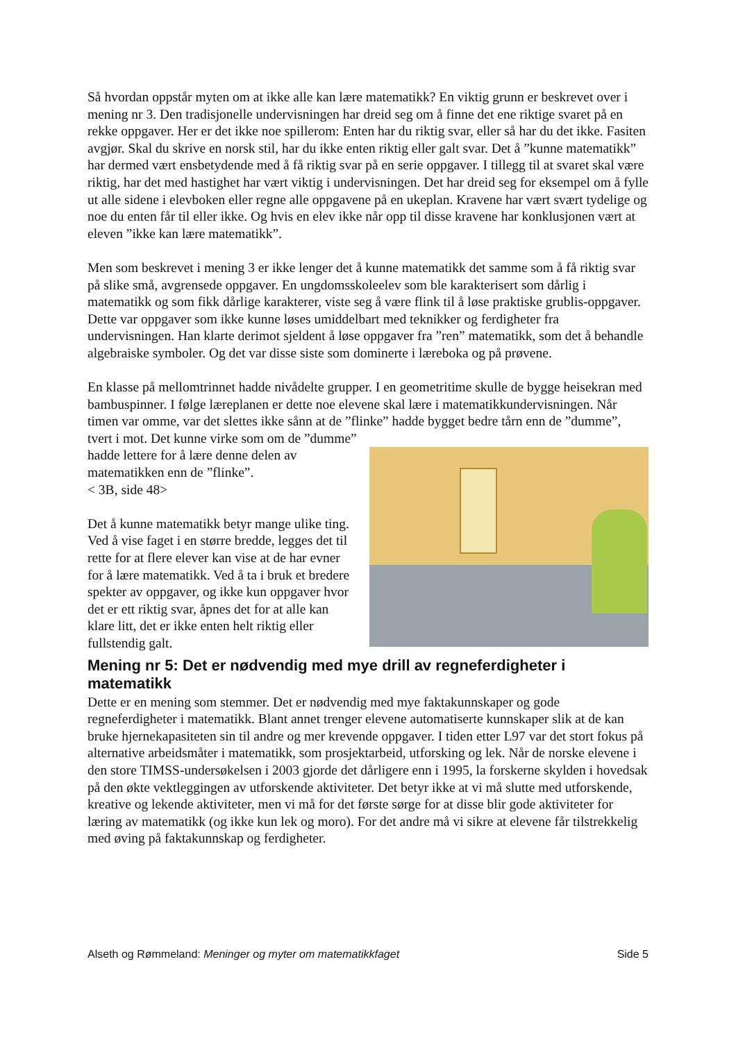Så hvordan oppstår myten om at ikke alle kan lære matematikk? En viktig grunn er beskrevet over i mening nr 3. Den tradisjonelle undervisningen har dreid seg om å finne det ene riktige svaret på en rekke oppgaver. Her er det ikke noe spillerom: Enten har du riktig svar, eller så har du det ikke. Fasiten avgjør. Skal du skrive en norsk stil, har du ikke enten riktig eller galt svar. Det å ”kunne matematikk” har dermed vært ensbetydende med å få riktig svar på en serie oppgaver. I tillegg til at svaret skal være riktig, har det med hastighet har vært viktig i undervisningen. Det har dreid seg for eksempel om å fylle ut alle sidene i elevboken eller regne alle oppgavene på en ukeplan. Kravene har vært svært tydelige og noe du enten får til eller ikke. Og hvis en elev ikke når opp til disse kravene har konklusjonen vært at eleven ”ikke kan lære matematikk”.
Men som beskrevet i mening 3 er ikke lenger det å kunne matematikk det samme som å få riktig svar på slike små, avgrensede oppgaver. En ungdomsskoleelev som ble karakterisert som dårlig i matematikk og som fikk dårlige karakterer, viste seg å være flink til å løse praktiske grublis-oppgaver. Dette var oppgaver som ikke kunne løses umiddelbart med teknikker og ferdigheter fra undervisningen. Han klarte derimot sjeldent å løse oppgaver fra ”ren” matematikk, som det å behandle algebraiske symboler. Og det var disse siste som dominerte i læreboka og på prøvene.
En klasse på mellomtrinnet hadde nivådelte grupper. I en geometritime skulle de bygge heisekran med bambuspinner. I følge læreplanen er dette noe elevene skal lære i matematikkundervisningen. Når timen var omme, var det slettes ikke sånn at de ”flinke” hadde bygget bedre tårn enn de ”dumme”, tvert i mot. Det kunne virke som om de ”dumme”
hadde lettere for å lære denne delen av matematikken enn de ”flinke”.
< 3B, side 48>
Det å kunne matematikk betyr mange ulike ting. Ved å vise faget i en større bredde, legges det til rette for at flere elever kan vise at de har evner for å lære matematikk. Ved å ta i bruk et bredere spekter av oppgaver, og ikke kun oppgaver hvor det er ett riktig svar, åpnes det for at alle kan klare litt, det er ikke enten helt riktig eller fullstendig galt.
Mening nr 5: Det er nødvendig med mye drill av regneferdigheter i matematikk
Dette er en mening som stemmer. Det er nødvendig med mye faktakunnskaper og gode regneferdigheter i matematikk. Blant annet trenger elevene automatiserte kunnskaper slik at de kan bruke hjernekapasiteten sin til andre og mer krevende oppgaver. I tiden etter L97 var det stort fokus på alternative arbeidsmåter i matematikk, som prosjektarbeid, utforsking og lek. Når de norske elevene i den store TIMSS-undersøkelsen i 2003 gjorde det dårligere enn i 1995, la forskerne skylden i hovedsak på den økte vektleggingen av utforskende aktiviteter. Det betyr ikke at vi må slutte med utforskende, kreative og lekende aktiviteter, men vi må for det første sørge for at disse blir gode aktiviteter for læring av matematikk (og ikke kun lek og moro). For det andre må vi sikre at elevene får tilstrekkelig med øving på faktakunnskap og ferdigheter.
Alseth og Rømmeland: Meninger og myter om matematikkfaget Side 5